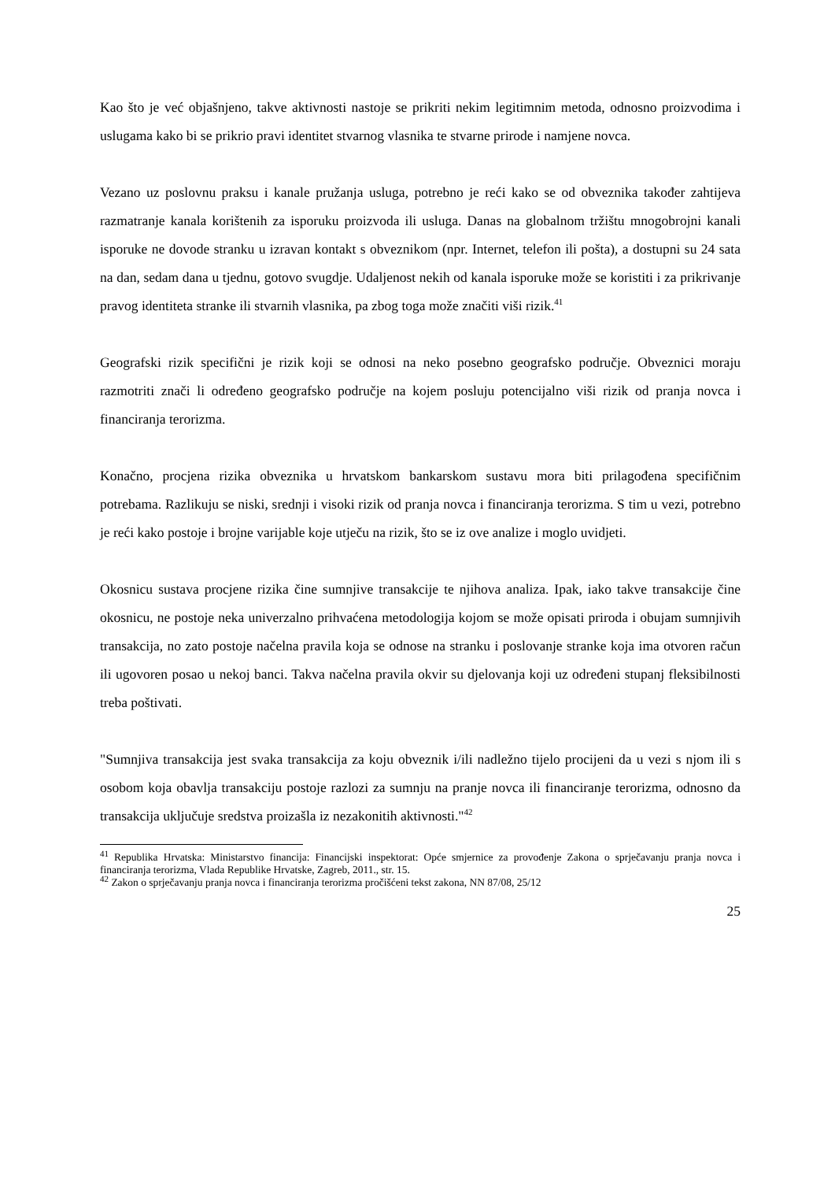Kao što je već objašnjeno, takve aktivnosti nastoje se prikriti nekim legitimnim metoda, odnosno proizvodima i uslugama kako bi se prikrio pravi identitet stvarnog vlasnika te stvarne prirode i namjene novca.
Vezano uz poslovnu praksu i kanale pružanja usluga, potrebno je reći kako se od obveznika također zahtijeva razmatranje kanala korištenih za isporuku proizvoda ili usluga. Danas na globalnom tržištu mnogobrojni kanali isporuke ne dovode stranku u izravan kontakt s obveznikom (npr. Internet, telefon ili pošta), a dostupni su 24 sata na dan, sedam dana u tjednu, gotovo svugdje. Udaljenost nekih od kanala isporuke može se koristiti i za prikrivanje pravog identiteta stranke ili stvarnih vlasnika, pa zbog toga može značiti viši rizik.<sup>41</sup>
Geografski rizik specifični je rizik koji se odnosi na neko posebno geografsko područje. Obveznici moraju razmotriti znači li određeno geografsko područje na kojem posluju potencijalno viši rizik od pranja novca i financiranja terorizma.
Konačno, procjena rizika obveznika u hrvatskom bankarskom sustavu mora biti prilagođena specifičnim potrebama. Razlikuju se niski, srednji i visoki rizik od pranja novca i financiranja terorizma. S tim u vezi, potrebno je reći kako postoje i brojne varijable koje utječu na rizik, što se iz ove analize i moglo uvidjeti.
Okosnicu sustava procjene rizika čine sumnjive transakcije te njihova analiza. Ipak, iako takve transakcije čine okosnicu, ne postoje neka univerzalno prihvaćena metodologija kojom se može opisati priroda i obujam sumnjivih transakcija, no zato postoje načelna pravila koja se odnose na stranku i poslovanje stranke koja ima otvoren račun ili ugovoren posao u nekoj banci. Takva načelna pravila okvir su djelovanja koji uz određeni stupanj fleksibilnosti treba poštivati.
"Sumnjiva transakcija jest svaka transakcija za koju obveznik i/ili nadležno tijelo procijeni da u vezi s njom ili s osobom koja obavlja transakciju postoje razlozi za sumnju na pranje novca ili financiranje terorizma, odnosno da transakcija uključuje sredstva proizašla iz nezakonitih aktivnosti."<sup>42</sup>
<sup>41</sup> Republika Hrvatska: Ministarstvo financija: Financijski inspektorat: Opće smjernice za provođenje Zakona o sprječavanju pranja novca i financiranja terorizma, Vlada Republike Hrvatske, Zagreb, 2011., str. 15.
<sup>42</sup> Zakon o sprječavanju pranja novca i financiranja terorizma pročišćeni tekst zakona, NN 87/08, 25/12
25